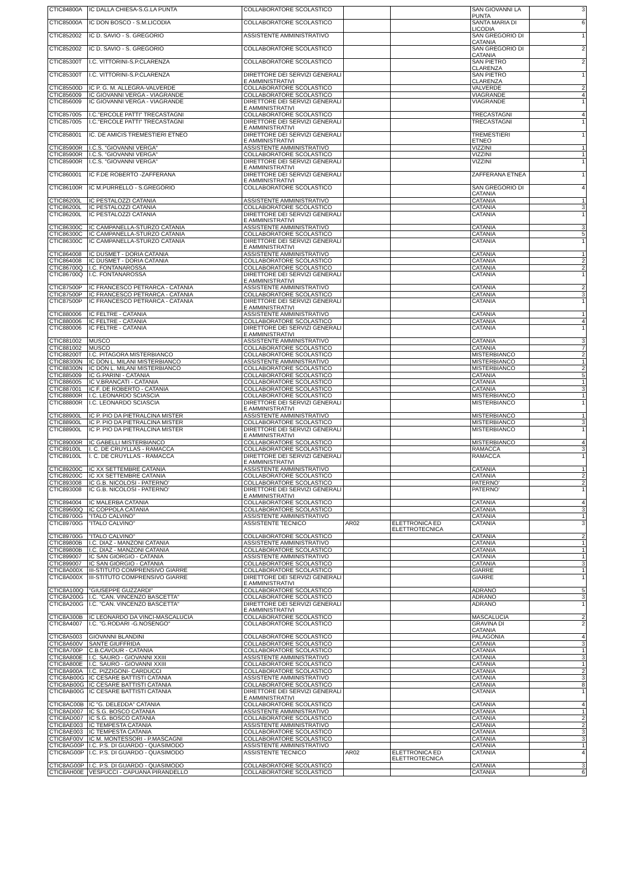| CTIC84800A | IC DALLA CHIESA-S.G.LA PUNTA | COLLABORATORE SCOLASTICO | | | SAN GIOVANNI LA PUNTA | 3 |
| CTIC85000A | IC DON BOSCO - S.M.LICODIA | COLLABORATORE SCOLASTICO | | | SANTA MARIA DI LICODIA | 6 |
| CTIC852002 | IC D. SAVIO - S. GREGORIO | ASSISTENTE AMMINISTRATIVO | | | SAN GREGORIO DI CATANIA | 1 |
| CTIC852002 | IC D. SAVIO - S. GREGORIO | COLLABORATORE SCOLASTICO | | | SAN GREGORIO DI CATANIA | 2 |
| CTIC85300T | I.C. VITTORINI-S.P.CLARENZA | COLLABORATORE SCOLASTICO | | | SAN PIETRO CLARENZA | 2 |
| CTIC85300T | I.C. VITTORINI-S.P.CLARENZA | DIRETTORE DEI SERVIZI GENERALI E AMMINISTRATIVI | | | SAN PIETRO CLARENZA | 1 |
| CTIC85500D | IC P. G. M. ALLEGRA-VALVERDE | COLLABORATORE SCOLASTICO | | | VALVERDE | 2 |
| CTIC856009 | IC GIOVANNI VERGA - VIAGRANDE | COLLABORATORE SCOLASTICO | | | VIAGRANDE | 4 |
| CTIC856009 | IC GIOVANNI VERGA - VIAGRANDE | DIRETTORE DEI SERVIZI GENERALI E AMMINISTRATIVI | | | VIAGRANDE | 1 |
| CTIC857005 | I.C."ERCOLE PATTI" TRECASTAGNI | COLLABORATORE SCOLASTICO | | | TRECASTAGNI | 4 |
| CTIC857005 | I.C."ERCOLE PATTI" TRECASTAGNI | DIRETTORE DEI SERVIZI GENERALI E AMMINISTRATIVI | | | TRECASTAGNI | 1 |
| CTIC858001 | IC. DE AMICIS TREMESTIERI ETNEO | DIRETTORE DEI SERVIZI GENERALI E AMMINISTRATIVI | | | TREMESTIERI ETNEO | 1 |
| CTIC85900R | I.C.S. "GIOVANNI VERGA" | ASSISTENTE AMMINISTRATIVO | | | VIZZINI | 1 |
| CTIC85900R | I.C.S. "GIOVANNI VERGA" | COLLABORATORE SCOLASTICO | | | VIZZINI | 1 |
| CTIC85900R | I.C.S. "GIOVANNI VERGA" | DIRETTORE DEI SERVIZI GENERALI E AMMINISTRATIVI | | | VIZZINI | 1 |
| CTIC860001 | IC F.DE ROBERTO -ZAFFERANA | DIRETTORE DEI SERVIZI GENERALI E AMMINISTRATIVI | | | ZAFFERANA ETNEA | 1 |
| CTIC86100R | IC M.PURRELLO - S.GREGORIO | COLLABORATORE SCOLASTICO | | | SAN GREGORIO DI CATANIA | 4 |
| CTIC86200L | IC PESTALOZZI CATANIA | ASSISTENTE AMMINISTRATIVO | | | CATANIA | 1 |
| CTIC86200L | IC PESTALOZZI CATANIA | COLLABORATORE SCOLASTICO | | | CATANIA | 3 |
| CTIC86200L | IC PESTALOZZI CATANIA | DIRETTORE DEI SERVIZI GENERALI E AMMINISTRATIVI | | | CATANIA | 1 |
| CTIC86300C | IC CAMPANELLA-STURZO CATANIA | ASSISTENTE AMMINISTRATIVO | | | CATANIA | 3 |
| CTIC86300C | IC CAMPANELLA-STURZO CATANIA | COLLABORATORE SCOLASTICO | | | CATANIA | 5 |
| CTIC86300C | IC CAMPANELLA-STURZO CATANIA | DIRETTORE DEI SERVIZI GENERALI E AMMINISTRATIVI | | | CATANIA | 1 |
| CTIC864008 | IC DUSMET - DORIA CATANIA | ASSISTENTE AMMINISTRATIVO | | | CATANIA | 1 |
| CTIC864008 | IC DUSMET - DORIA CATANIA | COLLABORATORE SCOLASTICO | | | CATANIA | 2 |
| CTIC86700Q | I.C. FONTANAROSSA | COLLABORATORE SCOLASTICO | | | CATANIA | 2 |
| CTIC86700Q | I.C. FONTANAROSSA | DIRETTORE DEI SERVIZI GENERALI E AMMINISTRATIVI | | | CATANIA | 1 |
| CTIC87500P | IC FRANCESCO PETRARCA - CATANIA | ASSISTENTE AMMINISTRATIVO | | | CATANIA | 2 |
| CTIC87500P | IC FRANCESCO PETRARCA - CATANIA | COLLABORATORE SCOLASTICO | | | CATANIA | 3 |
| CTIC87500P | IC FRANCESCO PETRARCA - CATANIA | DIRETTORE DEI SERVIZI GENERALI E AMMINISTRATIVI | | | CATANIA | 1 |
| CTIC880006 | IC FELTRE - CATANIA | ASSISTENTE AMMINISTRATIVO | | | CATANIA | 1 |
| CTIC880006 | IC FELTRE - CATANIA | COLLABORATORE SCOLASTICO | | | CATANIA | 4 |
| CTIC880006 | IC FELTRE - CATANIA | DIRETTORE DEI SERVIZI GENERALI E AMMINISTRATIVI | | | CATANIA | 1 |
| CTIC881002 | MUSCO | ASSISTENTE AMMINISTRATIVO | | | CATANIA | 3 |
| CTIC881002 | MUSCO | COLLABORATORE SCOLASTICO | | | CATANIA | 7 |
| CTIC88200T | I.C. PITAGORA MISTERBIANCO | COLLABORATORE SCOLASTICO | | | MISTERBIANCO | 2 |
| CTIC88300N | IC DON L. MILANI MISTERBIANCO | ASSISTENTE AMMINISTRATIVO | | | MISTERBIANCO | 1 |
| CTIC88300N | IC DON L. MILANI MISTERBIANCO | COLLABORATORE SCOLASTICO | | | MISTERBIANCO | 2 |
| CTIC885009 | IC G.PARINI - CATANIA | COLLABORATORE SCOLASTICO | | | CATANIA | 5 |
| CTIC886005 | IC V.BRANCATI - CATANIA | COLLABORATORE SCOLASTICO | | | CATANIA | 1 |
| CTIC887001 | IC F. DE ROBERTO - CATANIA | COLLABORATORE SCOLASTICO | | | CATANIA | 3 |
| CTIC88800R | I.C. LEONARDO SCIASCIA | COLLABORATORE SCOLASTICO | | | MISTERBIANCO | 1 |
| CTIC88800R | I.C. LEONARDO SCIASCIA | DIRETTORE DEI SERVIZI GENERALI E AMMINISTRATIVI | | | MISTERBIANCO | 1 |
| CTIC88900L | IC P. PIO DA PIETRALCINA MISTER | ASSISTENTE AMMINISTRATIVO | | | MISTERBIANCO | 1 |
| CTIC88900L | IC P. PIO DA PIETRALCINA MISTER | COLLABORATORE SCOLASTICO | | | MISTERBIANCO | 3 |
| CTIC88900L | IC P. PIO DA PIETRALCINA MISTER | DIRETTORE DEI SERVIZI GENERALI E AMMINISTRATIVI | | | MISTERBIANCO | 1 |
| CTIC89000R | IC GABELLI MISTERBIANCO | COLLABORATORE SCOLASTICO | | | MISTERBIANCO | 4 |
| CTIC89100L | I. C. DE CRUYLLAS - RAMACCA | COLLABORATORE SCOLASTICO | | | RAMACCA | 3 |
| CTIC89100L | I. C. DE CRUYLLAS - RAMACCA | DIRETTORE DEI SERVIZI GENERALI E AMMINISTRATIVI | | | RAMACCA | 1 |
| CTIC89200C | IC XX SETTEMBRE CATANIA | ASSISTENTE AMMINISTRATIVO | | | CATANIA | 1 |
| CTIC89200C | IC XX SETTEMBRE CATANIA | COLLABORATORE SCOLASTICO | | | CATANIA | 2 |
| CTIC893008 | IC G.B. NICOLOSI - PATERNO' | COLLABORATORE SCOLASTICO | | | PATERNO' | 2 |
| CTIC893008 | IC G.B. NICOLOSI - PATERNO' | DIRETTORE DEI SERVIZI GENERALI E AMMINISTRATIVI | | | PATERNO' | 1 |
| CTIC894004 | IC MALERBA CATANIA | COLLABORATORE SCOLASTICO | | | CATANIA | 4 |
| CTIC89600Q | IC COPPOLA CATANIA | COLLABORATORE SCOLASTICO | | | CATANIA | 3 |
| CTIC89700G | "ITALO CALVINO" | ASSISTENTE AMMINISTRATIVO | | | CATANIA | 1 |
| CTIC89700G | "ITALO CALVINO" | ASSISTENTE TECNICO | AR02 | ELETTRONICA ED ELETTROTECNICA | CATANIA | 3 |
| CTIC89700G | "ITALO CALVINO" | COLLABORATORE SCOLASTICO | | | CATANIA | 2 |
| CTIC89800B | I.C. DIAZ - MANZONI CATANIA | ASSISTENTE AMMINISTRATIVO | | | CATANIA | 1 |
| CTIC89800B | I.C. DIAZ - MANZONI CATANIA | COLLABORATORE SCOLASTICO | | | CATANIA | 1 |
| CTIC899007 | IC SAN GIORGIO - CATANIA | ASSISTENTE AMMINISTRATIVO | | | CATANIA | 1 |
| CTIC899007 | IC SAN GIORGIO - CATANIA | COLLABORATORE SCOLASTICO | | | CATANIA | 3 |
| CTIC8A000X | III-STITUTO COMPRENSIVO GIARRE | COLLABORATORE SCOLASTICO | | | GIARRE | 1 |
| CTIC8A000X | III-STITUTO COMPRENSIVO GIARRE | DIRETTORE DEI SERVIZI GENERALI E AMMINISTRATIVI | | | GIARRE | 1 |
| CTIC8A100Q | "GIUSEPPE GUZZARDI" | COLLABORATORE SCOLASTICO | | | ADRANO | 5 |
| CTIC8A200G | I.C. "CAN. VINCENZO BASCETTA" | COLLABORATORE SCOLASTICO | | | ADRANO | 3 |
| CTIC8A200G | I.C. "CAN. VINCENZO BASCETTA" | DIRETTORE DEI SERVIZI GENERALI E AMMINISTRATIVI | | | ADRANO | 1 |
| CTIC8A300B | IC LEONARDO DA VINCI-MASCALUCIA | COLLABORATORE SCOLASTICO | | | MASCALUCIA | 2 |
| CTIC8A4007 | I.C. "G.RODARI -G.NOSENGO" | COLLABORATORE SCOLASTICO | | | GRAVINA DI CATANIA | 2 |
| CTIC8A5003 | GIOVANNI BLANDINI | COLLABORATORE SCOLASTICO | | | PALAGONIA | 4 |
| CTIC8A600V | SANTE GIUFFRIDA | COLLABORATORE SCOLASTICO | | | CATANIA | 3 |
| CTIC8A700P | C.B.CAVOUR - CATANIA | COLLABORATORE SCOLASTICO | | | CATANIA | 1 |
| CTIC8A800E | I.C. SAURO - GIOVANNI XXIII | ASSISTENTE AMMINISTRATIVO | | | CATANIA | 3 |
| CTIC8A800E | I.C. SAURO - GIOVANNI XXIII | COLLABORATORE SCOLASTICO | | | CATANIA | 1 |
| CTIC8A900A | I.C. PIZZIGONI- CARDUCCI | COLLABORATORE SCOLASTICO | | | CATANIA | 2 |
| CTIC8AB00G | IC CESARE BATTISTI CATANIA | ASSISTENTE AMMINISTRATIVO | | | CATANIA | 3 |
| CTIC8AB00G | IC CESARE BATTISTI CATANIA | COLLABORATORE SCOLASTICO | | | CATANIA | 8 |
| CTIC8AB00G | IC CESARE BATTISTI CATANIA | DIRETTORE DEI SERVIZI GENERALI E AMMINISTRATIVI | | | CATANIA | 1 |
| CTIC8AC00B | IC "G. DELEDDA" CATANIA | COLLABORATORE SCOLASTICO | | | CATANIA | 4 |
| CTIC8AD007 | IC S.G. BOSCO CATANIA | ASSISTENTE AMMINISTRATIVO | | | CATANIA | 1 |
| CTIC8AD007 | IC S.G. BOSCO CATANIA | COLLABORATORE SCOLASTICO | | | CATANIA | 2 |
| CTIC8AE003 | IC TEMPESTA CATANIA | ASSISTENTE AMMINISTRATIVO | | | CATANIA | 2 |
| CTIC8AE003 | IC TEMPESTA CATANIA | COLLABORATORE SCOLASTICO | | | CATANIA | 3 |
| CTIC8AF00V | IC M. MONTESSORI - P.MASCAGNI | COLLABORATORE SCOLASTICO | | | CATANIA | 3 |
| CTIC8AG00P | I.C. P.S. DI GUARDO - QUASIMODO | ASSISTENTE AMMINISTRATIVO | | | CATANIA | 1 |
| CTIC8AG00P | I.C. P.S. DI GUARDO - QUASIMODO | ASSISTENTE TECNICO | AR02 | ELETTRONICA ED ELETTROTECNICA | CATANIA | 4 |
| CTIC8AG00P | I.C. P.S. DI GUARDO - QUASIMODO | COLLABORATORE SCOLASTICO | | | CATANIA | 3 |
| CTIC8AH00E | VESPUCCI - CAPUANA PIRANDELLO | COLLABORATORE SCOLASTICO | | | CATANIA | 6 |